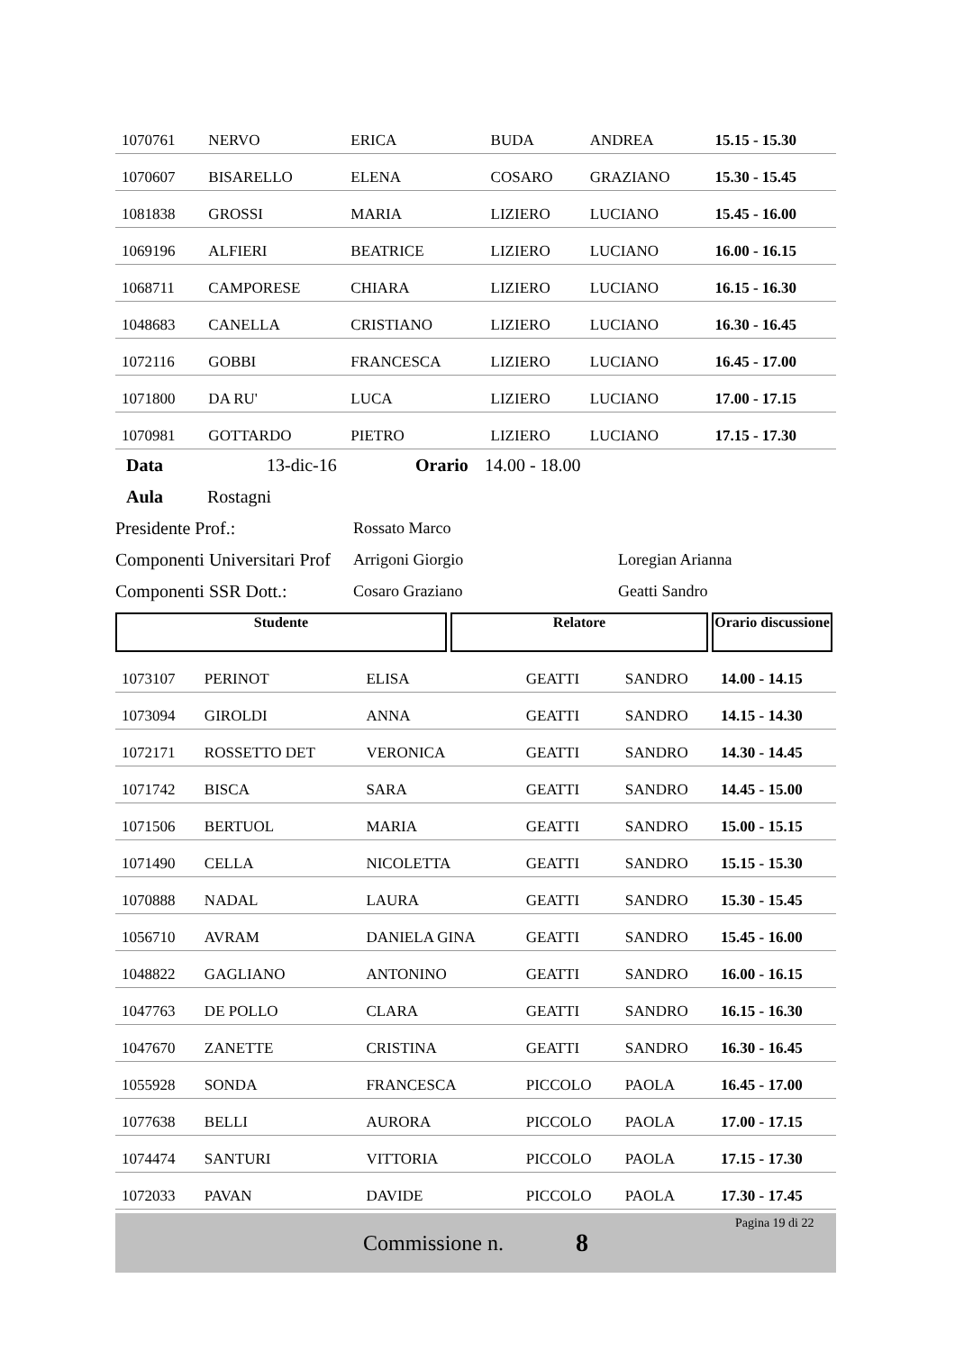| 1070761 | NERVO | ERICA | BUDA | ANDREA | 15.15 - 15.30 |
| 1070607 | BISARELLO | ELENA | COSARO | GRAZIANO | 15.30 - 15.45 |
| 1081838 | GROSSI | MARIA | LIZIERO | LUCIANO | 15.45 - 16.00 |
| 1069196 | ALFIERI | BEATRICE | LIZIERO | LUCIANO | 16.00 - 16.15 |
| 1068711 | CAMPORESE | CHIARA | LIZIERO | LUCIANO | 16.15 - 16.30 |
| 1048683 | CANELLA | CRISTIANO | LIZIERO | LUCIANO | 16.30 - 16.45 |
| 1072116 | GOBBI | FRANCESCA | LIZIERO | LUCIANO | 16.45 - 17.00 |
| 1071800 | DA RU' | LUCA | LIZIERO | LUCIANO | 17.00 - 17.15 |
| 1070981 | GOTTARDO | PIETRO | LIZIERO | LUCIANO | 17.15 - 17.30 |
Data 13-dic-16 Orario 14.00 - 18.00
Aula Rostagni
Presidente Prof.: Rossato Marco
Componenti Universitari Prof Arrigoni Giorgio Loregian Arianna
Componenti SSR Dott.: Cosaro Graziano Geatti Sandro
Studente Relatore Orario discussione
| 1073107 | PERINOT | ELISA | GEATTI | SANDRO | 14.00 - 14.15 |
| 1073094 | GIROLDI | ANNA | GEATTI | SANDRO | 14.15 - 14.30 |
| 1072171 | ROSSETTO DET | VERONICA | GEATTI | SANDRO | 14.30 - 14.45 |
| 1071742 | BISCA | SARA | GEATTI | SANDRO | 14.45 - 15.00 |
| 1071506 | BERTUOL | MARIA | GEATTI | SANDRO | 15.00 - 15.15 |
| 1071490 | CELLA | NICOLETTA | GEATTI | SANDRO | 15.15 - 15.30 |
| 1070888 | NADAL | LAURA | GEATTI | SANDRO | 15.30 - 15.45 |
| 1056710 | AVRAM | DANIELA GINA | GEATTI | SANDRO | 15.45 - 16.00 |
| 1048822 | GAGLIANO | ANTONINO | GEATTI | SANDRO | 16.00 - 16.15 |
| 1047763 | DE POLLO | CLARA | GEATTI | SANDRO | 16.15 - 16.30 |
| 1047670 | ZANETTE | CRISTINA | GEATTI | SANDRO | 16.30 - 16.45 |
| 1055928 | SONDA | FRANCESCA | PICCOLO | PAOLA | 16.45 - 17.00 |
| 1077638 | BELLI | AURORA | PICCOLO | PAOLA | 17.00 - 17.15 |
| 1074474 | SANTURI | VITTORIA | PICCOLO | PAOLA | 17.15 - 17.30 |
| 1072033 | PAVAN | DAVIDE | PICCOLO | PAOLA | 17.30 - 17.45 |
Commissione n. 8
Pagina 19 di 22